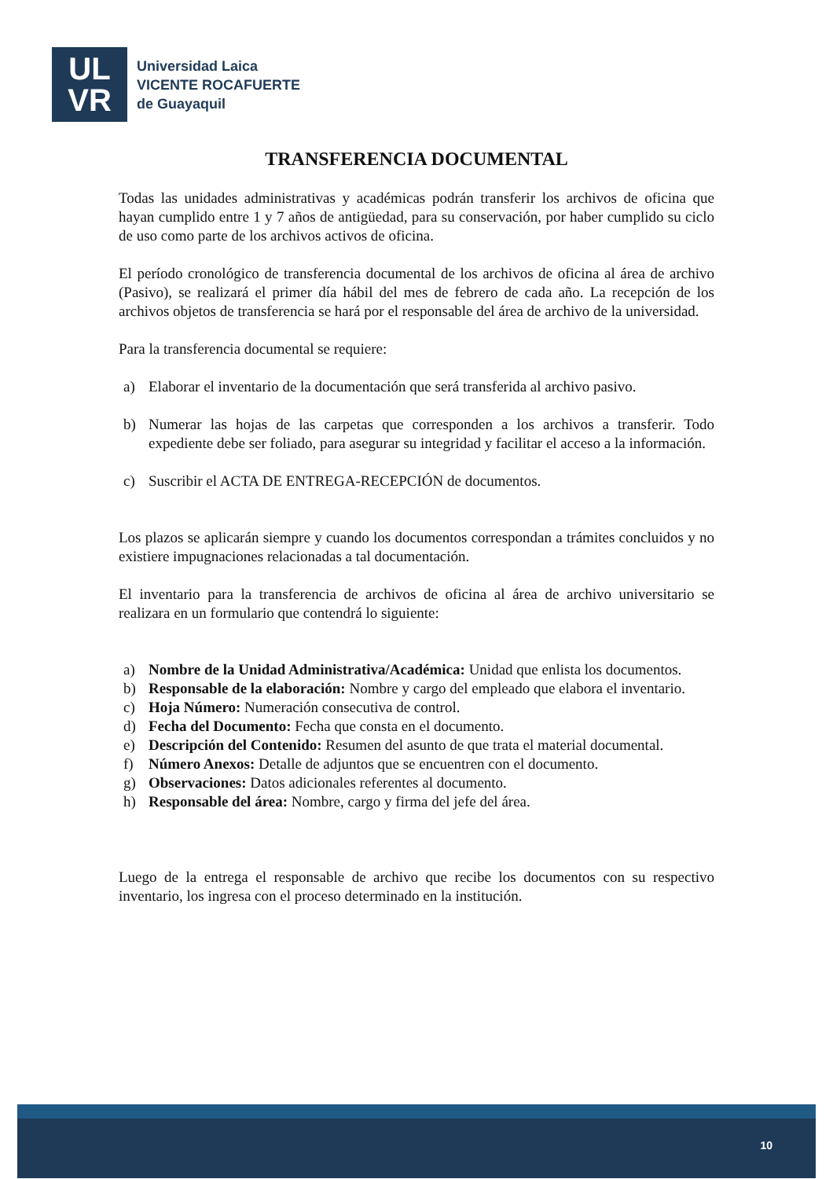UL
VR
Universidad Laica
VICENTE ROCAFUERTE
de Guayaquil
TRANSFERENCIA DOCUMENTAL
Todas las unidades administrativas y académicas podrán transferir los archivos de oficina que hayan cumplido entre 1 y 7 años de antigüedad, para su conservación, por haber cumplido su ciclo de uso como parte de los archivos activos de oficina.
El período cronológico de transferencia documental de los archivos de oficina al área de archivo (Pasivo), se realizará el primer día hábil del mes de febrero de cada año. La recepción de los archivos objetos de transferencia se hará por el responsable del área de archivo de la universidad.
Para la transferencia documental se requiere:
a) Elaborar el inventario de la documentación que será transferida al archivo pasivo.
b) Numerar las hojas de las carpetas que corresponden a los archivos a transferir. Todo expediente debe ser foliado, para asegurar su integridad y facilitar el acceso a la información.
c) Suscribir el ACTA DE ENTREGA-RECEPCIÓN de documentos.
Los plazos se aplicarán siempre y cuando los documentos correspondan a trámites concluidos y no existiere impugnaciones relacionadas a tal documentación.
El inventario para la transferencia de archivos de oficina al área de archivo universitario se realizara en un formulario que contendrá lo siguiente:
a) Nombre de la Unidad Administrativa/Académica: Unidad que enlista los documentos.
b) Responsable de la elaboración: Nombre y cargo del empleado que elabora el inventario.
c) Hoja Número: Numeración consecutiva de control.
d) Fecha del Documento: Fecha que consta en el documento.
e) Descripción del Contenido: Resumen del asunto de que trata el material documental.
f) Número Anexos: Detalle de adjuntos que se encuentren con el documento.
g) Observaciones: Datos adicionales referentes al documento.
h) Responsable del área: Nombre, cargo y firma del jefe del área.
Luego de la entrega el responsable de archivo que recibe los documentos con su respectivo inventario, los ingresa con el proceso determinado en la institución.
10